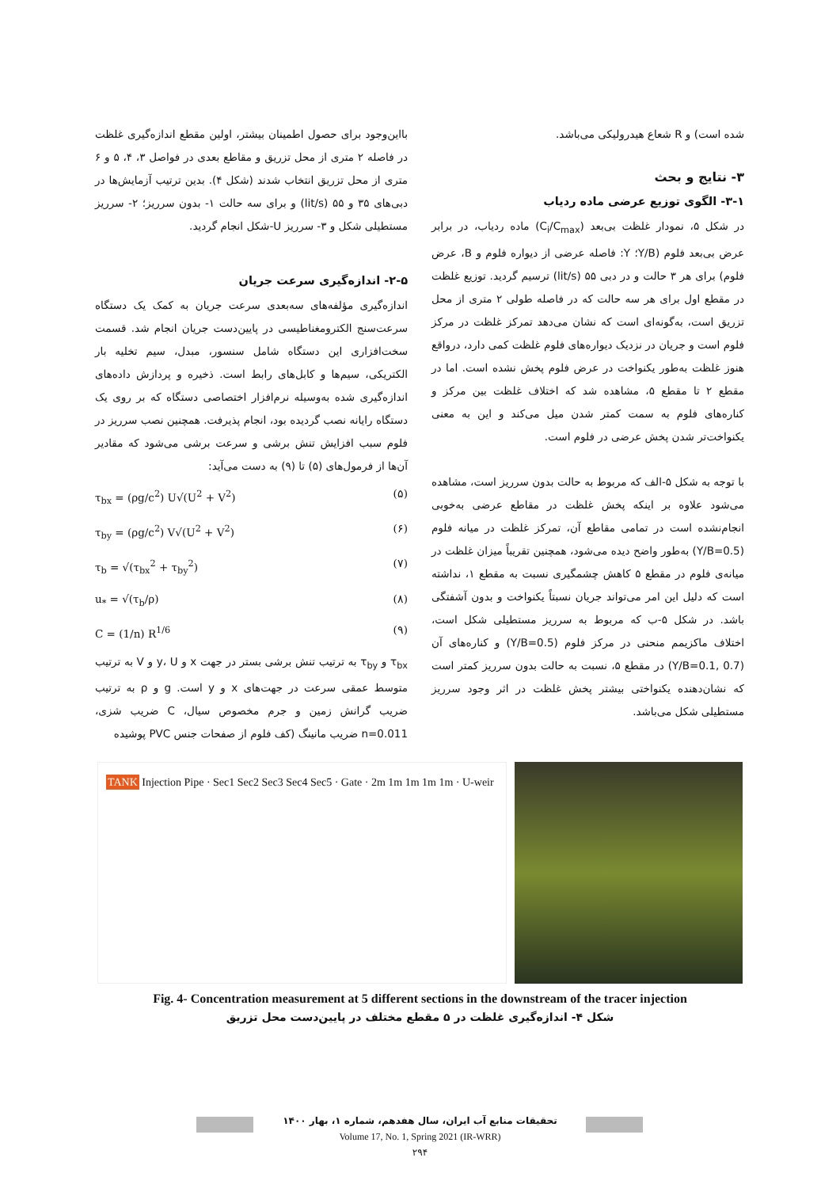بااین‌وجود برای حصول اطمینان بیشتر، اولین مقطع اندازه‌گیری غلظت در فاصله ۲ متری از محل تزریق و مقاطع بعدی در فواصل ۳، ۴، ۵ و ۶ متری از محل تزریق انتخاب شدند (شکل ۴). بدین ترتیب آزمایش‌ها در دبی‌های ۳۵ و ۵۵ (lit/s) و برای سه حالت ۱- بدون سرریز؛ ۲- سرریز مستطیلی شکل و ۳- سرریز U-شکل انجام گردید.
۲-۵- اندازه‌گیری سرعت جریان
اندازه‌گیری مؤلفه‌های سه‌بعدی سرعت جریان به کمک یک دستگاه سرعت‌سنج الکترومغناطیسی در پایین‌دست جریان انجام شد. قسمت سخت‌افزاری این دستگاه شامل سنسور، مبدل، سیم تخلیه بار الکتریکی، سیم‌ها و کابل‌های رابط است. ذخیره و پردازش داده‌های اندازه‌گیری شده به‌وسیله نرم‌افزار اختصاصی دستگاه که بر روی یک دستگاه رایانه نصب گردیده بود، انجام پذیرفت. همچنین نصب سرریز در فلوم سبب افزایش تنش برشی و سرعت برشی می‌شود که مقادیر آن‌ها از فرمول‌های (۵) تا (۹) به دست می‌آید:
τ<sub>bx</sub> = (ρg/c<sup>2</sup>) U√(U<sup>2</sup> + V<sup>2</sup>) (۵)
τ<sub>by</sub> = (ρg/c<sup>2</sup>) V√(U<sup>2</sup> + V<sup>2</sup>) (۶)
τ<sub>b</sub> = √(τ<sub>bx</sub><sup>2</sup> + τ<sub>by</sub><sup>2</sup>) (۷)
u<sub>*</sub> = √(τ<sub>b</sub>/ρ) (۸)
C = (1/n) R<sup>1/6</sup> (۹)
τ<sub>bx</sub> و τ<sub>by</sub> به ترتیب تنش برشی بستر در جهت x و y، U و V به ترتیب متوسط عمقی سرعت در جهت‌های x و y است. g و ρ به ترتیب ضریب گرانش زمین و جرم مخصوص سیال، C ضریب شزی، n=0.011 ضریب مانینگ (کف فلوم از صفحات جنس PVC پوشیده
شده است) و R شعاع هیدرولیکی می‌باشد.
۳- نتایج و بحث
۳-۱- الگوی توزیع عرضی ماده ردیاب
در شکل ۵، نمودار غلظت بی‌بعد (C<sub>i</sub>/C<sub>max</sub>) ماده ردیاب، در برابر عرض بی‌بعد فلوم (Y/B؛ Y: فاصله عرضی از دیواره فلوم و B، عرض فلوم) برای هر ۳ حالت و در دبی ۵۵ (lit/s) ترسیم گردید. توزیع غلظت در مقطع اول برای هر سه حالت که در فاصله طولی ۲ متری از محل تزریق است، به‌گونه‌ای است که نشان می‌دهد تمرکز غلظت در مرکز فلوم است و جریان در نزدیک دیواره‌های فلوم غلظت کمی دارد، درواقع هنوز غلظت به‌طور یکنواخت در عرض فلوم پخش نشده است. اما در مقطع ۲ تا مقطع ۵، مشاهده شد که اختلاف غلظت بین مرکز و کناره‌های فلوم به سمت کمتر شدن میل می‌کند و این به معنی یکنواخت‌تر شدن پخش عرضی در فلوم است.
با توجه به شکل ۵-الف که مربوط به حالت بدون سرریز است، مشاهده می‌شود علاوه بر اینکه پخش غلظت در مقاطع عرضی به‌خوبی انجام‌نشده است در تمامی مقاطع آن، تمرکز غلظت در میانه فلوم (Y/B=0.5) به‌طور واضح دیده می‌شود، همچنین تقریباً میزان غلظت در میانه‌ی فلوم در مقطع ۵ کاهش چشمگیری نسبت به مقطع ۱، نداشته است که دلیل این امر می‌تواند جریان نسبتاً یکنواخت و بدون آشفتگی باشد. در شکل ۵-ب که مربوط به سرریز مستطیلی شکل است، اختلاف ماکزیمم منحنی در مرکز فلوم (Y/B=0.5) و کناره‌های آن (Y/B=0.1, 0.7) در مقطع ۵، نسبت به حالت بدون سرریز کمتر است که نشان‌دهنده یکنواختی بیشتر پخش غلظت در اثر وجود سرریز مستطیلی شکل می‌باشد.
TANK Injection Pipe · Sec1 Sec2 Sec3 Sec4 Sec5 · Gate · 2m 1m 1m 1m 1m · U-weir
Fig. 4- Concentration measurement at 5 different sections in the downstream of the tracer injection
شکل ۴- اندازه‌گیری غلظت در ۵ مقطع مختلف در پایین‌دست محل تزریق
تحقیقات منابع آب ایران، سال هفدهم، شماره ۱، بهار ۱۴۰۰
Volume 17, No. 1, Spring 2021 (IR-WRR)
۲۹۴